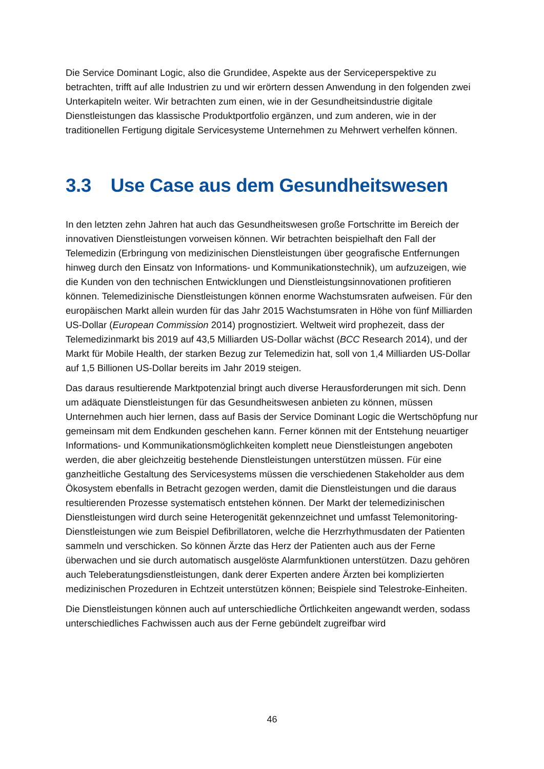Die Service Dominant Logic, also die Grundidee, Aspekte aus der Serviceperspektive zu betrachten, trifft auf alle Industrien zu und wir erörtern dessen Anwendung in den folgenden zwei Unterkapiteln weiter. Wir betrachten zum einen, wie in der Gesundheitsindustrie digitale Dienstleistungen das klassische Produktportfolio ergänzen, und zum anderen, wie in der traditionellen Fertigung digitale Servicesysteme Unternehmen zu Mehrwert verhelfen können.
3.3 Use Case aus dem Gesundheitswesen
In den letzten zehn Jahren hat auch das Gesundheitswesen große Fortschritte im Bereich der innovativen Dienstleistungen vorweisen können. Wir betrachten beispielhaft den Fall der Telemedizin (Erbringung von medizinischen Dienstleistungen über geografische Entfernungen hinweg durch den Einsatz von Informations- und Kommunikationstechnik), um aufzuzeigen, wie die Kunden von den technischen Entwicklungen und Dienstleistungsinnovationen profitieren können. Telemedizinische Dienstleistungen können enorme Wachstumsraten aufweisen. Für den europäischen Markt allein wurden für das Jahr 2015 Wachstumsraten in Höhe von fünf Milliarden US-Dollar (European Commission 2014) prognostiziert. Weltweit wird prophezeit, dass der Telemedizinmarkt bis 2019 auf 43,5 Milliarden US-Dollar wächst (BCC Research 2014), und der Markt für Mobile Health, der starken Bezug zur Telemedizin hat, soll von 1,4 Milliarden US-Dollar auf 1,5 Billionen US-Dollar bereits im Jahr 2019 steigen.
Das daraus resultierende Marktpotenzial bringt auch diverse Herausforderungen mit sich. Denn um adäquate Dienstleistungen für das Gesundheitswesen anbieten zu können, müssen Unternehmen auch hier lernen, dass auf Basis der Service Dominant Logic die Wertschöpfung nur gemeinsam mit dem Endkunden geschehen kann. Ferner können mit der Entstehung neuartiger Informations- und Kommunikationsmöglichkeiten komplett neue Dienstleistungen angeboten werden, die aber gleichzeitig bestehende Dienstleistungen unterstützen müssen. Für eine ganzheitliche Gestaltung des Servicesystems müssen die verschiedenen Stakeholder aus dem Ökosystem ebenfalls in Betracht gezogen werden, damit die Dienstleistungen und die daraus resultierenden Prozesse systematisch entstehen können. Der Markt der telemedizinischen Dienstleistungen wird durch seine Heterogenität gekennzeichnet und umfasst Telemonitoring-Dienstleistungen wie zum Beispiel Defibrillatoren, welche die Herzrhythmusdaten der Patienten sammeln und verschicken. So können Ärzte das Herz der Patienten auch aus der Ferne überwachen und sie durch automatisch ausgelöste Alarmfunktionen unterstützen. Dazu gehören auch Teleberatungsdienstleistungen, dank derer Experten andere Ärzten bei komplizierten medizinischen Prozeduren in Echtzeit unterstützen können; Beispiele sind Telestroke-Einheiten.
Die Dienstleistungen können auch auf unterschiedliche Örtlichkeiten angewandt werden, sodass unterschiedliches Fachwissen auch aus der Ferne gebündelt zugreifbar wird
46